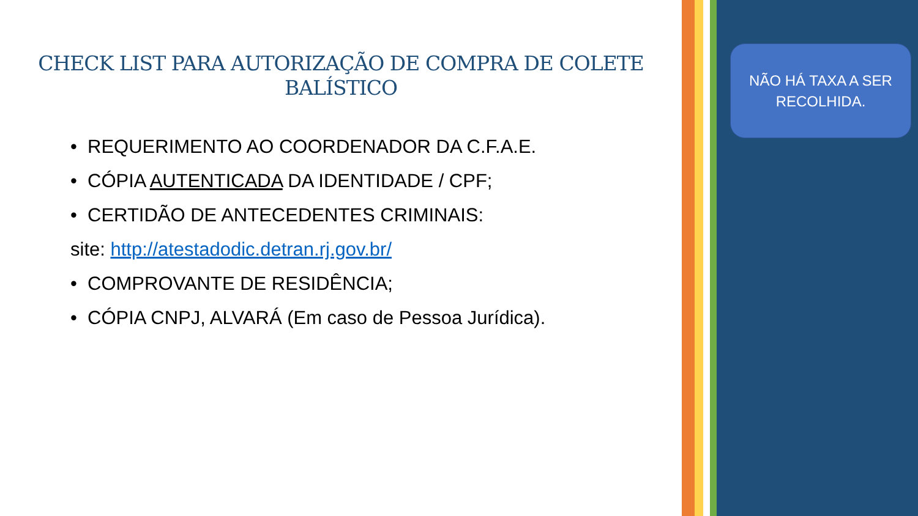CHECK LIST PARA AUTORIZAÇÃO DE COMPRA DE COLETE BALÍSTICO
• REQUERIMENTO AO COORDENADOR DA C.F.A.E.
• CÓPIA AUTENTICADA DA IDENTIDADE / CPF;
• CERTIDÃO DE ANTECEDENTES CRIMINAIS:
site: http://atestadodic.detran.rj.gov.br/
• COMPROVANTE DE RESIDÊNCIA;
• CÓPIA CNPJ, ALVARÁ (Em caso de Pessoa Jurídica).
NÃO HÁ TAXA A SER
RECOLHIDA.